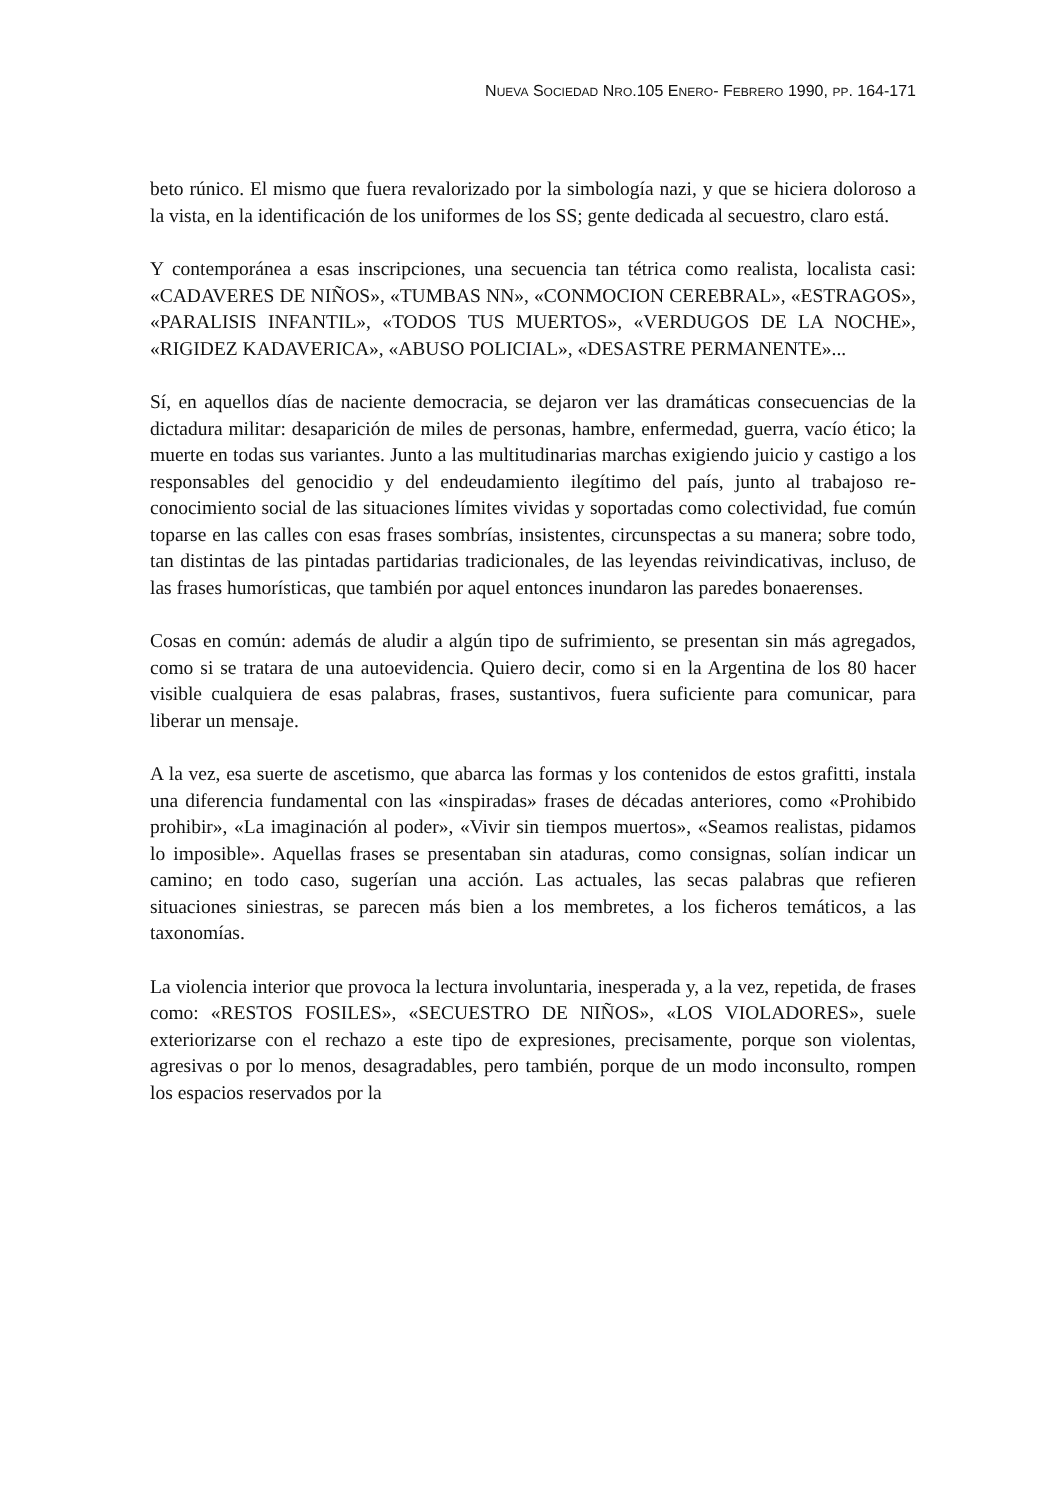NUEVA SOCIEDAD NRO.105 ENERO- FEBRERO 1990, PP. 164-171
beto rúnico. El mismo que fuera revalorizado por la simbología nazi, y que se hiciera doloroso a la vista, en la identificación de los uniformes de los SS; gente dedicada al secuestro, claro está.
Y contemporánea a esas inscripciones, una secuencia tan tétrica como realista, localista casi: «CADAVERES DE NIÑOS», «TUMBAS NN», «CONMOCION CEREBRAL», «ESTRAGOS», «PARALISIS INFANTIL», «TODOS TUS MUERTOS», «VERDUGOS DE LA NOCHE», «RIGIDEZ KADAVERICA», «ABUSO POLICIAL», «DESASTRE PERMANENTE»...
Sí, en aquellos días de naciente democracia, se dejaron ver las dramáticas consecuencias de la dictadura militar: desaparición de miles de personas, hambre, enfermedad, guerra, vacío ético; la muerte en todas sus variantes. Junto a las multitudinarias marchas exigiendo juicio y castigo a los responsables del genocidio y del endeudamiento ilegítimo del país, junto al trabajoso re-conocimiento social de las situaciones límites vividas y soportadas como colectividad, fue común toparse en las calles con esas frases sombrías, insistentes, circunspectas a su manera; sobre todo, tan distintas de las pintadas partidarias tradicionales, de las leyendas reivindicativas, incluso, de las frases humorísticas, que también por aquel entonces inundaron las paredes bonaerenses.
Cosas en común: además de aludir a algún tipo de sufrimiento, se presentan sin más agregados, como si se tratara de una autoevidencia. Quiero decir, como si en la Argentina de los 80 hacer visible cualquiera de esas palabras, frases, sustantivos, fuera suficiente para comunicar, para liberar un mensaje.
A la vez, esa suerte de ascetismo, que abarca las formas y los contenidos de estos grafitti, instala una diferencia fundamental con las «inspiradas» frases de décadas anteriores, como «Prohibido prohibir», «La imaginación al poder», «Vivir sin tiempos muertos», «Seamos realistas, pidamos lo imposible». Aquellas frases se presentaban sin ataduras, como consignas, solían indicar un camino; en todo caso, sugerían una acción. Las actuales, las secas palabras que refieren situaciones siniestras, se parecen más bien a los membretes, a los ficheros temáticos, a las taxonomías.
La violencia interior que provoca la lectura involuntaria, inesperada y, a la vez, repetida, de frases como: «RESTOS FOSILES», «SECUESTRO DE NIÑOS», «LOS VIOLADORES», suele exteriorizarse con el rechazo a este tipo de expresiones, precisamente, porque son violentas, agresivas o por lo menos, desagradables, pero también, porque de un modo inconsulto, rompen los espacios reservados por la